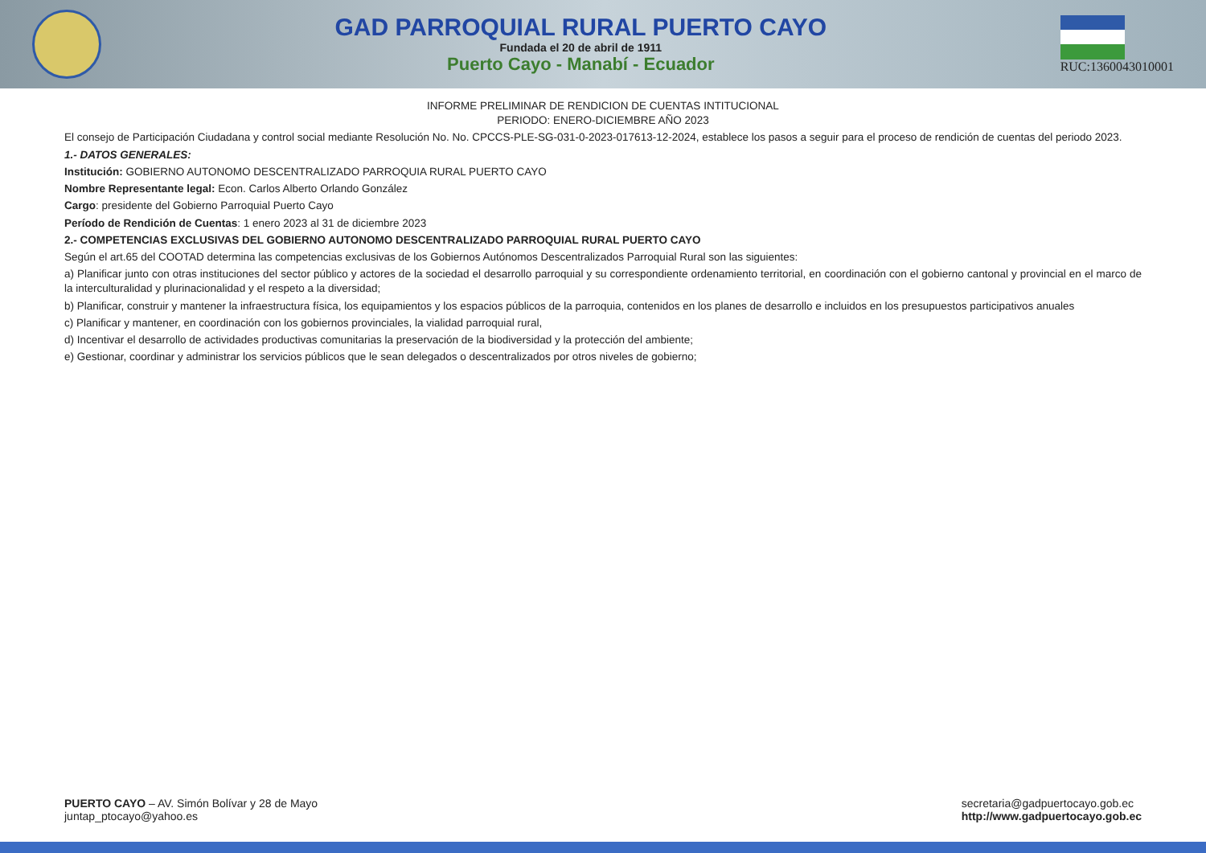GAD PARROQUIAL RURAL PUERTO CAYO
Fundada el 20 de abril de 1911
Puerto Cayo - Manabí - Ecuador
RUC:1360043010001
INFORME PRELIMINAR DE RENDICION DE CUENTAS INTITUCIONAL
PERIODO: ENERO-DICIEMBRE AÑO 2023
El consejo de Participación Ciudadana y control social mediante Resolución No. No. CPCCS-PLE-SG-031-0-2023-017613-12-2024, establece los pasos a seguir para el proceso de rendición de cuentas del periodo 2023.
1.- DATOS GENERALES:
Institución: GOBIERNO AUTONOMO DESCENTRALIZADO PARROQUIA RURAL PUERTO CAYO
Nombre Representante legal: Econ. Carlos Alberto Orlando González
Cargo: presidente del Gobierno Parroquial Puerto Cayo
Período de Rendición de Cuentas: 1 enero 2023 al 31 de diciembre 2023
2.- COMPETENCIAS EXCLUSIVAS DEL GOBIERNO AUTONOMO DESCENTRALIZADO PARROQUIAL RURAL PUERTO CAYO
Según el art.65 del COOTAD determina las competencias exclusivas de los Gobiernos Autónomos Descentralizados Parroquial Rural son las siguientes:
a) Planificar junto con otras instituciones del sector público y actores de la sociedad el desarrollo parroquial y su correspondiente ordenamiento territorial, en coordinación con el gobierno cantonal y provincial en el marco de la interculturalidad y plurinacionalidad y el respeto a la diversidad;
b) Planificar, construir y mantener la infraestructura física, los equipamientos y los espacios públicos de la parroquia, contenidos en los planes de desarrollo e incluidos en los presupuestos participativos anuales
c) Planificar y mantener, en coordinación con los gobiernos provinciales, la vialidad parroquial rural,
d) Incentivar el desarrollo de actividades productivas comunitarias la preservación de la biodiversidad y la protección del ambiente;
e) Gestionar, coordinar y administrar los servicios públicos que le sean delegados o descentralizados por otros niveles de gobierno;
PUERTO CAYO – AV. Simón Bolívar y 28 de Mayo
juntap_ptocayo@yahoo.es
secretaria@gadpuertocayo.gob.ec
http://www.gadpuertocayo.gob.ec